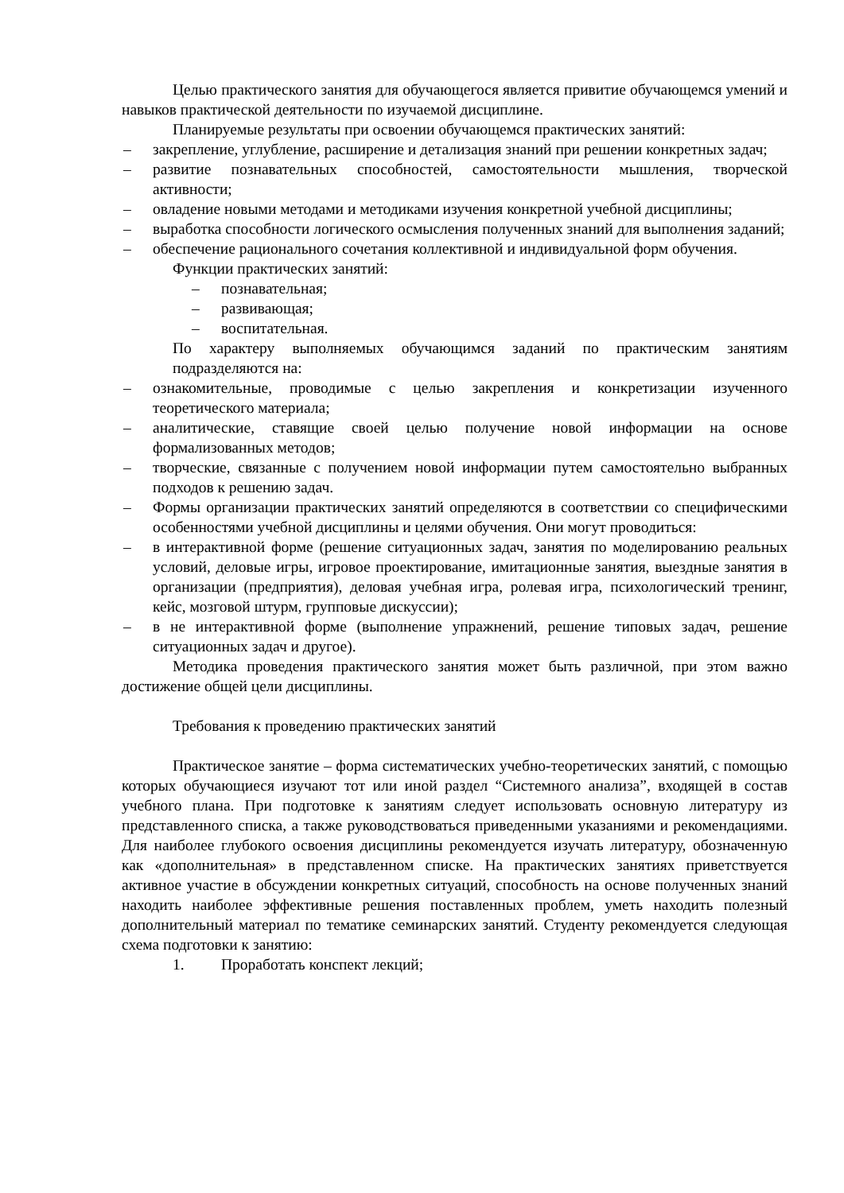Целью практического занятия для обучающегося является привитие обучающемся умений и навыков практической деятельности по изучаемой дисциплине.
Планируемые результаты при освоении обучающемся практических занятий:
– закрепление, углубление, расширение и детализация знаний при решении конкретных задач;
– развитие познавательных способностей, самостоятельности мышления, творческой активности;
– овладение новыми методами и методиками изучения конкретной учебной дисциплины;
– выработка способности логического осмысления полученных знаний для выполнения заданий;
– обеспечение рационального сочетания коллективной и индивидуальной форм обучения.
Функции практических занятий:
– познавательная;
– развивающая;
– воспитательная.
По характеру выполняемых обучающимся заданий по практическим занятиям подразделяются на:
– ознакомительные, проводимые с целью закрепления и конкретизации изученного теоретического материала;
– аналитические, ставящие своей целью получение новой информации на основе формализованных методов;
– творческие, связанные с получением новой информации путем самостоятельно выбранных подходов к решению задач.
– Формы организации практических занятий определяются в соответствии со специфическими особенностями учебной дисциплины и целями обучения. Они могут проводиться:
– в интерактивной форме (решение ситуационных задач, занятия по моделированию реальных условий, деловые игры, игровое проектирование, имитационные занятия, выездные занятия в организации (предприятия), деловая учебная игра, ролевая игра, психологический тренинг, кейс, мозговой штурм, групповые дискуссии);
– в не интерактивной форме (выполнение упражнений, решение типовых задач, решение ситуационных задач и другое).
Методика проведения практического занятия может быть различной, при этом важно достижение общей цели дисциплины.
Требования к проведению практических занятий
Практическое занятие – форма систематических учебно-теоретических занятий, с помощью которых обучающиеся изучают тот или иной раздел “Системного анализа”, входящей в состав учебного плана. При подготовке к занятиям следует использовать основную литературу из представленного списка, а также руководствоваться приведенными указаниями и рекомендациями. Для наиболее глубокого освоения дисциплины рекомендуется изучать литературу, обозначенную как «дополнительная» в представленном списке. На практических занятиях приветствуется активное участие в обсуждении конкретных ситуаций, способность на основе полученных знаний находить наиболее эффективные решения поставленных проблем, уметь находить полезный дополнительный материал по тематике семинарских занятий. Студенту рекомендуется следующая схема подготовки к занятию:
1. Проработать конспект лекций;